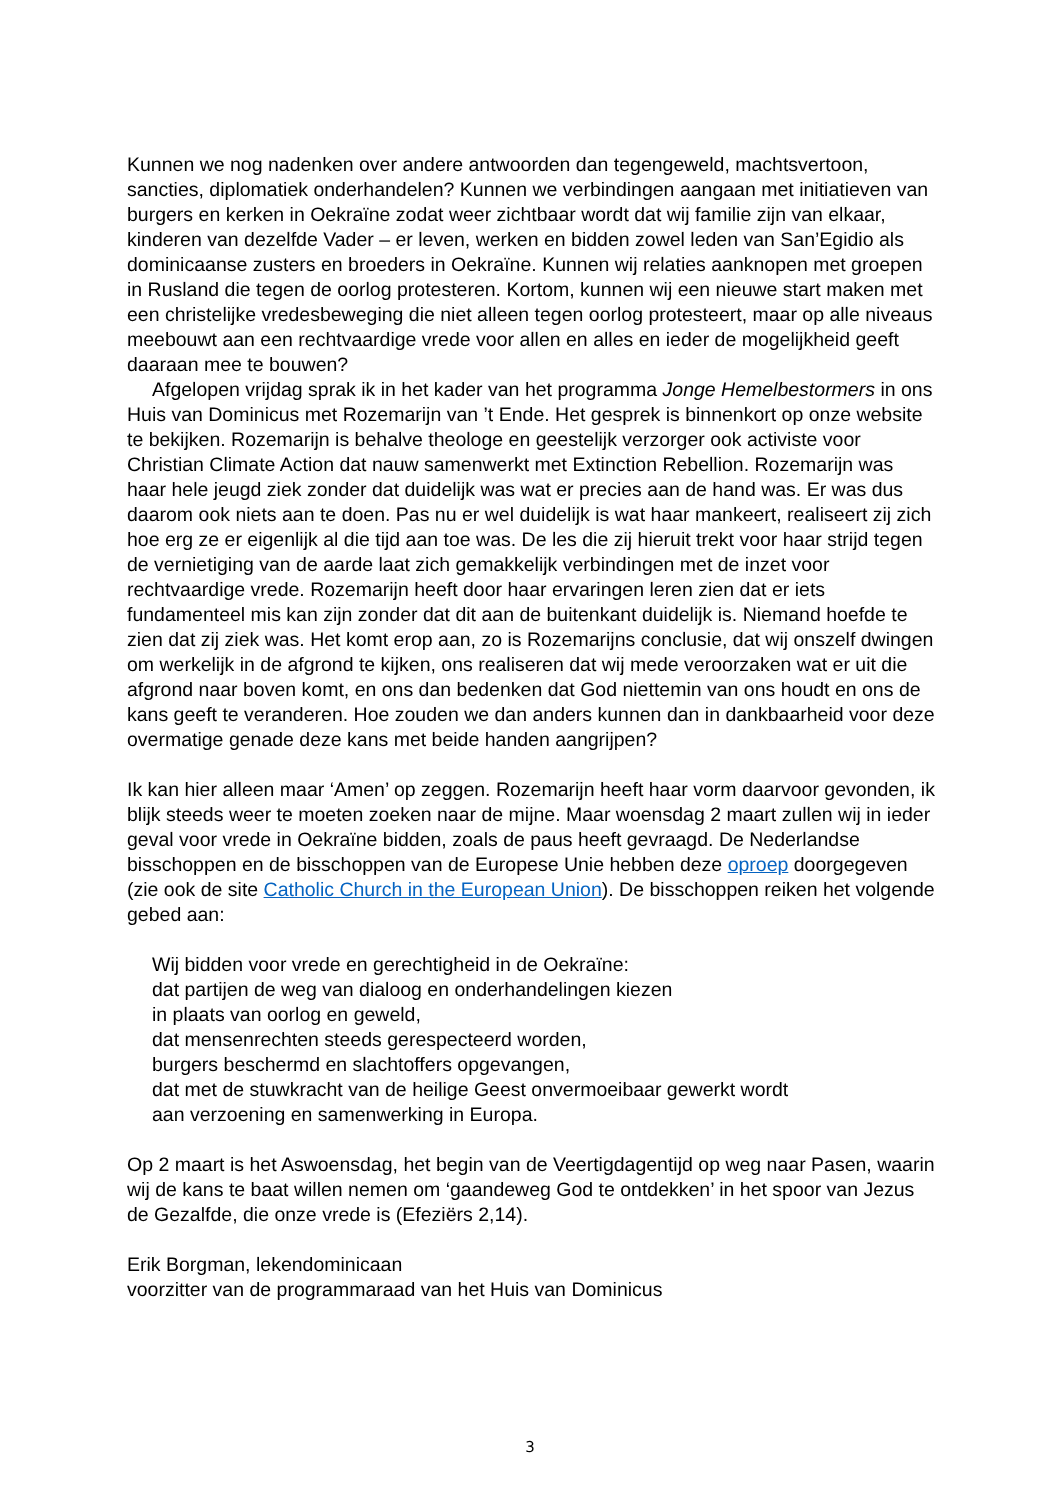Kunnen we nog nadenken over andere antwoorden dan tegengeweld, machtsvertoon, sancties, diplomatiek onderhandelen? Kunnen we verbindingen aangaan met initiatieven van burgers en kerken in Oekraïne zodat weer zichtbaar wordt dat wij familie zijn van elkaar, kinderen van dezelfde Vader – er leven, werken en bidden zowel leden van San’Egidio als dominicaanse zusters en broeders in Oekraïne. Kunnen wij relaties aanknopen met groepen in Rusland die tegen de oorlog protesteren. Kortom, kunnen wij een nieuwe start maken met een christelijke vredesbeweging die niet alleen tegen oorlog protesteert, maar op alle niveaus meebouwt aan een rechtvaardige vrede voor allen en alles en ieder de mogelijkheid geeft daaraan mee te bouwen?
Afgelopen vrijdag sprak ik in het kader van het programma Jonge Hemelbestormers in ons Huis van Dominicus met Rozemarijn van ’t Ende. Het gesprek is binnenkort op onze website te bekijken. Rozemarijn is behalve theologe en geestelijk verzorger ook activiste voor Christian Climate Action dat nauw samenwerkt met Extinction Rebellion. Rozemarijn was haar hele jeugd ziek zonder dat duidelijk was wat er precies aan de hand was. Er was dus daarom ook niets aan te doen. Pas nu er wel duidelijk is wat haar mankeert, realiseert zij zich hoe erg ze er eigenlijk al die tijd aan toe was. De les die zij hieruit trekt voor haar strijd tegen de vernietiging van de aarde laat zich gemakkelijk verbindingen met de inzet voor rechtvaardige vrede. Rozemarijn heeft door haar ervaringen leren zien dat er iets fundamenteel mis kan zijn zonder dat dit aan de buitenkant duidelijk is. Niemand hoefde te zien dat zij ziek was. Het komt erop aan, zo is Rozemarijns conclusie, dat wij onszelf dwingen om werkelijk in de afgrond te kijken, ons realiseren dat wij mede veroorzaken wat er uit die afgrond naar boven komt, en ons dan bedenken dat God niettemin van ons houdt en ons de kans geeft te veranderen. Hoe zouden we dan anders kunnen dan in dankbaarheid voor deze overmatige genade deze kans met beide handen aangrijpen?
Ik kan hier alleen maar ‘Amen’ op zeggen. Rozemarijn heeft haar vorm daarvoor gevonden, ik blijk steeds weer te moeten zoeken naar de mijne. Maar woensdag 2 maart zullen wij in ieder geval voor vrede in Oekraïne bidden, zoals de paus heeft gevraagd. De Nederlandse bisschoppen en de bisschoppen van de Europese Unie hebben deze oproep doorgegeven (zie ook de site Catholic Church in the European Union). De bisschoppen reiken het volgende gebed aan:
Wij bidden voor vrede en gerechtigheid in de Oekraïne:
dat partijen de weg van dialoog en onderhandelingen kiezen
in plaats van oorlog en geweld,
dat mensenrechten steeds gerespecteerd worden,
burgers beschermd en slachtoffers opgevangen,
dat met de stuwkracht van de heilige Geest onvermoeibaar gewerkt wordt
aan verzoening en samenwerking in Europa.
Op 2 maart is het Aswoensdag, het begin van de Veertigdagentijd op weg naar Pasen, waarin wij de kans te baat willen nemen om ‘gaandeweg God te ontdekken’ in het spoor van Jezus de Gezalfde, die onze vrede is (Efeziërs 2,14).
Erik Borgman, lekendominicaan
voorzitter van de programmaraad van het Huis van Dominicus
3